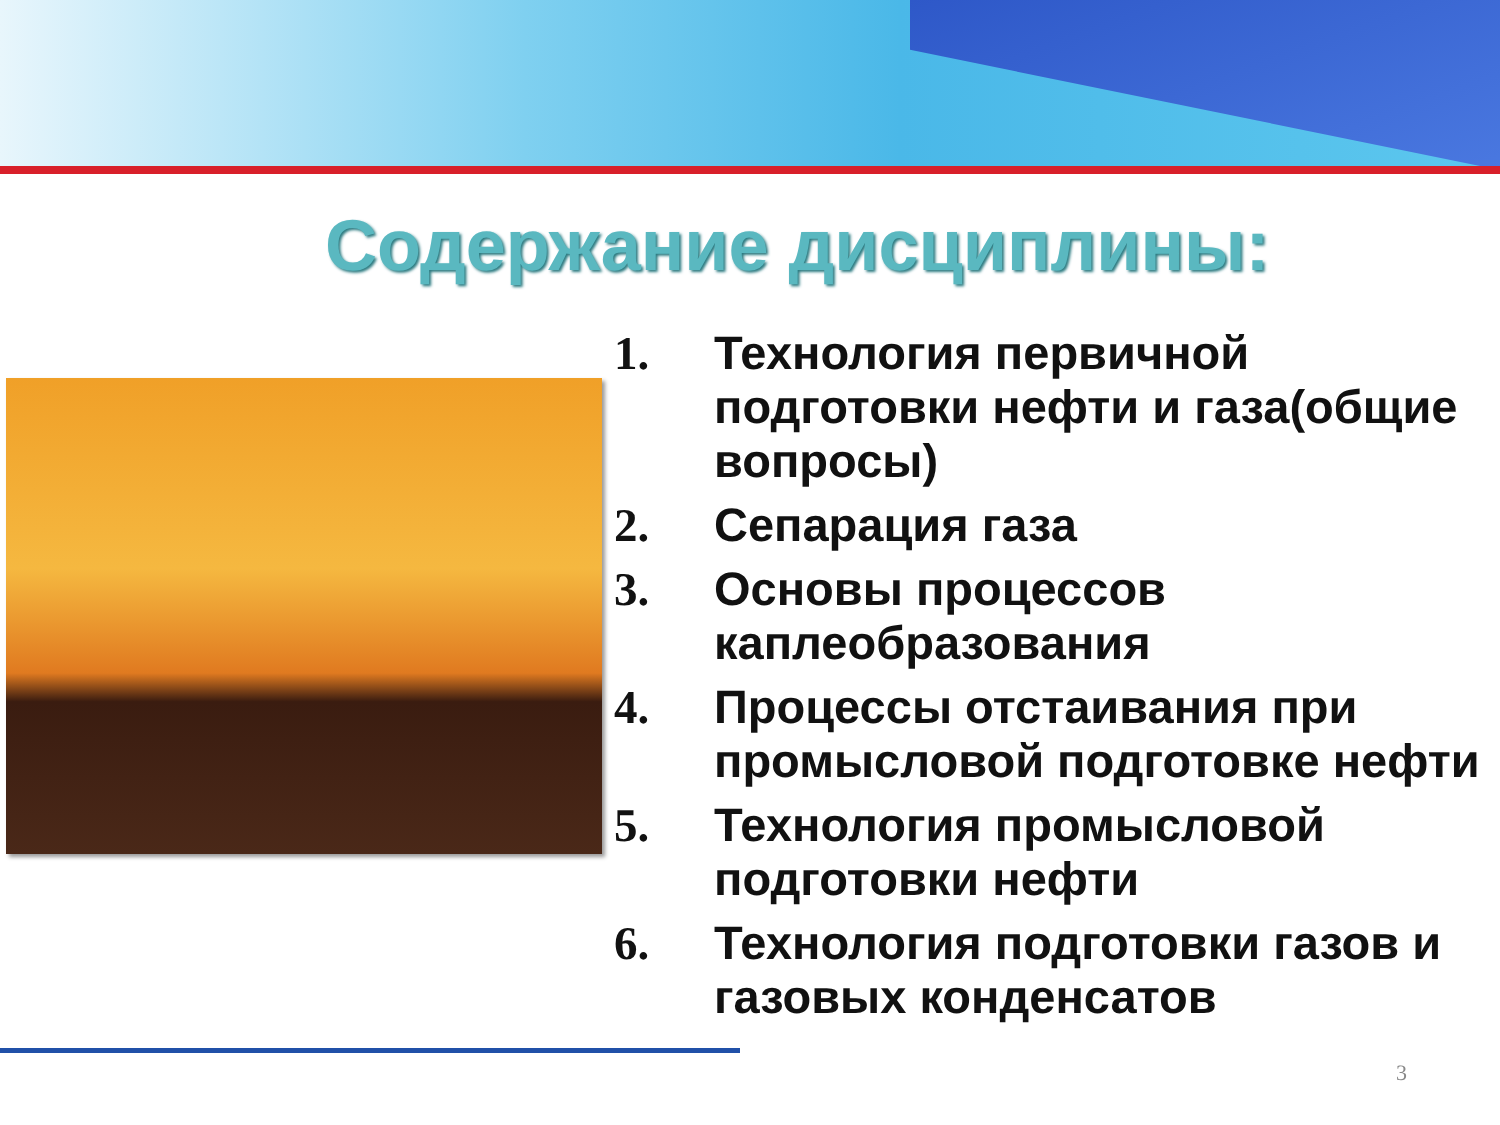Содержание дисциплины:
1. Технология первичной подготовки нефти и газа(общие вопросы)
2. Сепарация газа
3. Основы процессов каплеобразования
4. Процессы отстаивания при промысловой подготовке нефти
5. Технология промысловой подготовки нефти
6. Технология подготовки газов и газовых конденсатов
3